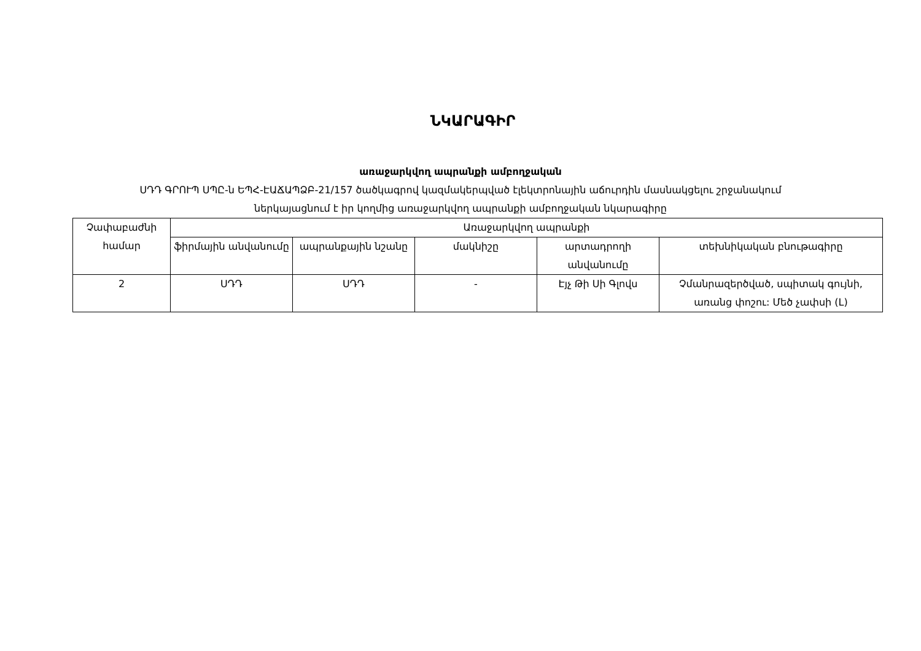ՆԿԱՐԱԳԻՐ
առաջարկվող ապրանքի ամբողջական
ՍԴԴ ԳՐՈՒՊ ՍՊԸ-ն ԵՊՀ-ԷԱՃԱՊՁԲ-21/157 ծածկագրով կազմակերպված էլեկտրոնային աճուրդին մասնակցելու շրջանակում
ներկայացնում է իր կողմից առաջարկվող ապրանքի ամբողջական նկարագիրը
| Չափաբաժնի համար | Առաջարկվող ապրանքի | | | | |
| --- | --- | --- | --- | --- | --- |
| | ֆիրմային անվանումը | ապրանքային նշանը | մակնիշը | արտադրողի անվանումը | տեխնիկական բնութագիրը |
| 2 | ՍԴԴ | ՍԴԴ | - | Էյչ Թի Սի Գլովս | Չմանրազերծված, սպիտակ գույնի, առանց փոշու: Մեծ չափսի (L) |